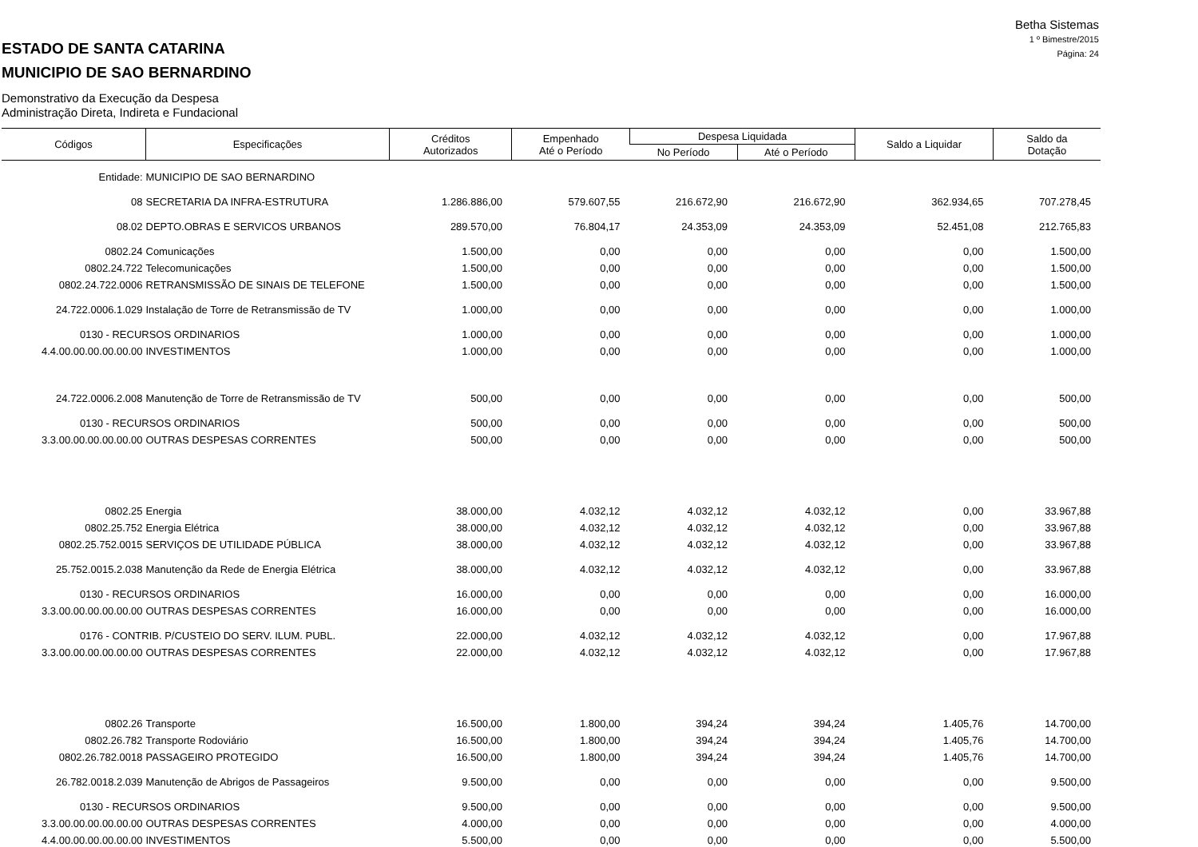Betha Sistemas
1 º Bimestre/2015
Página: 24
ESTADO DE SANTA CATARINA
MUNICIPIO DE SAO BERNARDINO
Demonstrativo da Execução da Despesa
Administração Direta, Indireta e Fundacional
| Códigos | Especificações | Créditos Autorizados | Empenhado Até o Período | Despesa Liquidada | | Saldo a Liquidar | Saldo da Dotação |
| --- | --- | --- | --- | --- | --- | --- | --- |
| | | | | No Período | Até o Período | | |
| Entidade: | MUNICIPIO DE SAO BERNARDINO | | | | | | |
| 08 | SECRETARIA DA INFRA-ESTRUTURA | 1.286.886,00 | 579.607,55 | 216.672,90 | 216.672,90 | 362.934,65 | 707.278,45 |
| 08.02 | DEPTO.OBRAS E SERVICOS URBANOS | 289.570,00 | 76.804,17 | 24.353,09 | 24.353,09 | 52.451,08 | 212.765,83 |
| 0802.24 | Comunicações | 1.500,00 | 0,00 | 0,00 | 0,00 | 0,00 | 1.500,00 |
| 0802.24.722 | Telecomunicações | 1.500,00 | 0,00 | 0,00 | 0,00 | 0,00 | 1.500,00 |
| 0802.24.722.0006 | RETRANSMISSÃO DE SINAIS DE TELEFONE | 1.500,00 | 0,00 | 0,00 | 0,00 | 0,00 | 1.500,00 |
| 24.722.0006.1.029 | Instalação de Torre de Retransmissão de TV | 1.000,00 | 0,00 | 0,00 | 0,00 | 0,00 | 1.000,00 |
| 0130 - RECURSOS ORDINARIOS | | 1.000,00 | 0,00 | 0,00 | 0,00 | 0,00 | 1.000,00 |
| 4.4.00.00.00.00.00.00 | INVESTIMENTOS | 1.000,00 | 0,00 | 0,00 | 0,00 | 0,00 | 1.000,00 |
| 24.722.0006.2.008 | Manutenção de Torre de Retransmissão de TV | 500,00 | 0,00 | 0,00 | 0,00 | 0,00 | 500,00 |
| 0130 - RECURSOS ORDINARIOS | | 500,00 | 0,00 | 0,00 | 0,00 | 0,00 | 500,00 |
| 3.3.00.00.00.00.00.00 | OUTRAS DESPESAS CORRENTES | 500,00 | 0,00 | 0,00 | 0,00 | 0,00 | 500,00 |
| 0802.25 | Energia | 38.000,00 | 4.032,12 | 4.032,12 | 4.032,12 | 0,00 | 33.967,88 |
| 0802.25.752 | Energia Elétrica | 38.000,00 | 4.032,12 | 4.032,12 | 4.032,12 | 0,00 | 33.967,88 |
| 0802.25.752.0015 | SERVIÇOS DE UTILIDADE PÚBLICA | 38.000,00 | 4.032,12 | 4.032,12 | 4.032,12 | 0,00 | 33.967,88 |
| 25.752.0015.2.038 | Manutenção da Rede de Energia Elétrica | 38.000,00 | 4.032,12 | 4.032,12 | 4.032,12 | 0,00 | 33.967,88 |
| 0130 - RECURSOS ORDINARIOS | | 16.000,00 | 0,00 | 0,00 | 0,00 | 0,00 | 16.000,00 |
| 3.3.00.00.00.00.00.00 | OUTRAS DESPESAS CORRENTES | 16.000,00 | 0,00 | 0,00 | 0,00 | 0,00 | 16.000,00 |
| 0176 - CONTRIB. P/CUSTEIO DO SERV. ILUM. PUBL. | | 22.000,00 | 4.032,12 | 4.032,12 | 4.032,12 | 0,00 | 17.967,88 |
| 3.3.00.00.00.00.00.00 | OUTRAS DESPESAS CORRENTES | 22.000,00 | 4.032,12 | 4.032,12 | 4.032,12 | 0,00 | 17.967,88 |
| 0802.26 | Transporte | 16.500,00 | 1.800,00 | 394,24 | 394,24 | 1.405,76 | 14.700,00 |
| 0802.26.782 | Transporte Rodoviário | 16.500,00 | 1.800,00 | 394,24 | 394,24 | 1.405,76 | 14.700,00 |
| 0802.26.782.0018 | PASSAGEIRO PROTEGIDO | 16.500,00 | 1.800,00 | 394,24 | 394,24 | 1.405,76 | 14.700,00 |
| 26.782.0018.2.039 | Manutenção de Abrigos de Passageiros | 9.500,00 | 0,00 | 0,00 | 0,00 | 0,00 | 9.500,00 |
| 0130 - RECURSOS ORDINARIOS | | 9.500,00 | 0,00 | 0,00 | 0,00 | 0,00 | 9.500,00 |
| 3.3.00.00.00.00.00.00 | OUTRAS DESPESAS CORRENTES | 4.000,00 | 0,00 | 0,00 | 0,00 | 0,00 | 4.000,00 |
| 4.4.00.00.00.00.00.00 | INVESTIMENTOS | 5.500,00 | 0,00 | 0,00 | 0,00 | 0,00 | 5.500,00 |